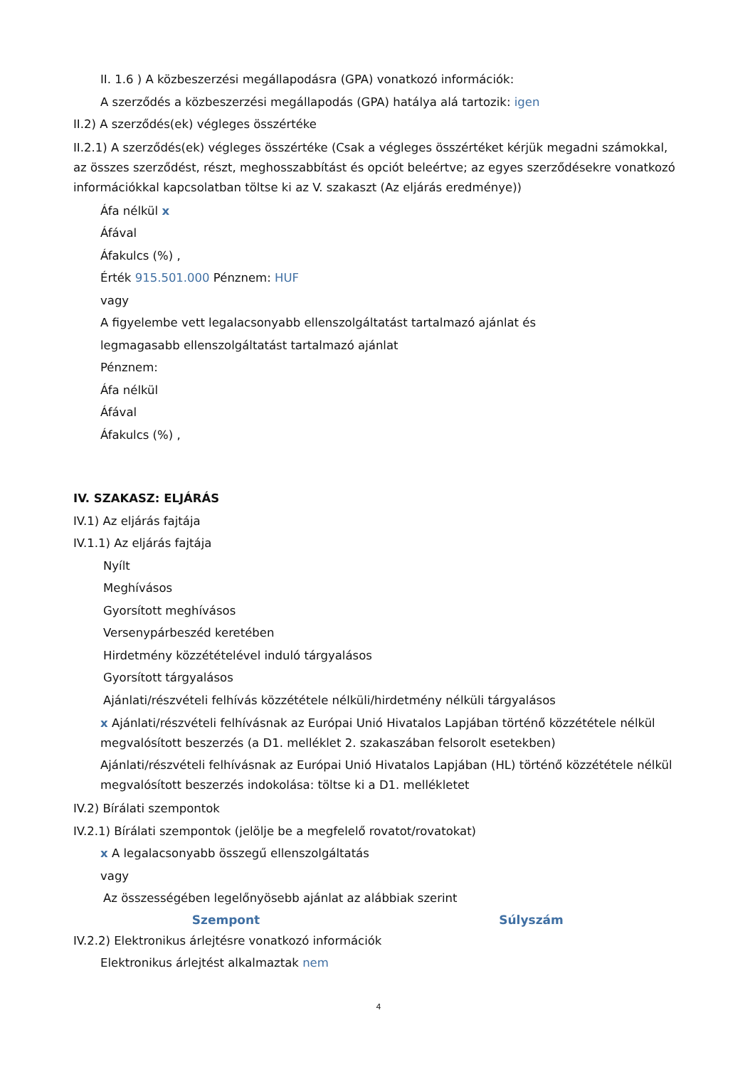II. 1.6 ) A közbeszerzési megállapodásra (GPA) vonatkozó információk:
A szerződés a közbeszerzési megállapodás (GPA) hatálya alá tartozik: igen
II.2) A szerződés(ek) végleges összértéke
II.2.1) A szerződés(ek) végleges összértéke (Csak a végleges összértéket kérjük megadni számokkal, az összes szerződést, részt, meghosszabbítást és opciót beleértve; az egyes szerződésekre vonatkozó információkkal kapcsolatban töltse ki az V. szakaszt (Az eljárás eredménye))
Áfa nélkül x
Áfával
Áfakulcs (%) ,
Érték 915.501.000 Pénznem: HUF
vagy
A figyelembe vett legalacsonyabb ellenszolgáltatást tartalmazó ajánlat és
legmagasabb ellenszolgáltatást tartalmazó ajánlat
Pénznem:
Áfa nélkül
Áfával
Áfakulcs (%) ,
IV. SZAKASZ: ELJÁRÁS
IV.1) Az eljárás fajtája
IV.1.1) Az eljárás fajtája
Nyílt
Meghívásos
Gyorsított meghívásos
Versenypárbeszéd keretében
Hirdetmény közzétételével induló tárgyalásos
Gyorsított tárgyalásos
Ajánlati/részvételi felhívás közzététele nélküli/hirdetmény nélküli tárgyalásos
x Ajánlati/részvételi felhívásnak az Európai Unió Hivatalos Lapjában történő közzététele nélkül megvalósított beszerzés (a D1. melléklet 2. szakaszában felsorolt esetekben)
Ajánlati/részvételi felhívásnak az Európai Unió Hivatalos Lapjában (HL) történő közzététele nélkül megvalósított beszerzés indokolása: töltse ki a D1. mellékletet
IV.2) Bírálati szempontok
IV.2.1) Bírálati szempontok (jelölje be a megfelelő rovatot/rovatokat)
x A legalacsonyabb összegű ellenszolgáltatás
vagy
Az összességében legelőnyösebb ajánlat az alábbiak szerint
| Szempont | Súlyszám |
| --- | --- |
IV.2.2) Elektronikus árlejtésre vonatkozó információk
Elektronikus árlejtést alkalmaztak nem
4